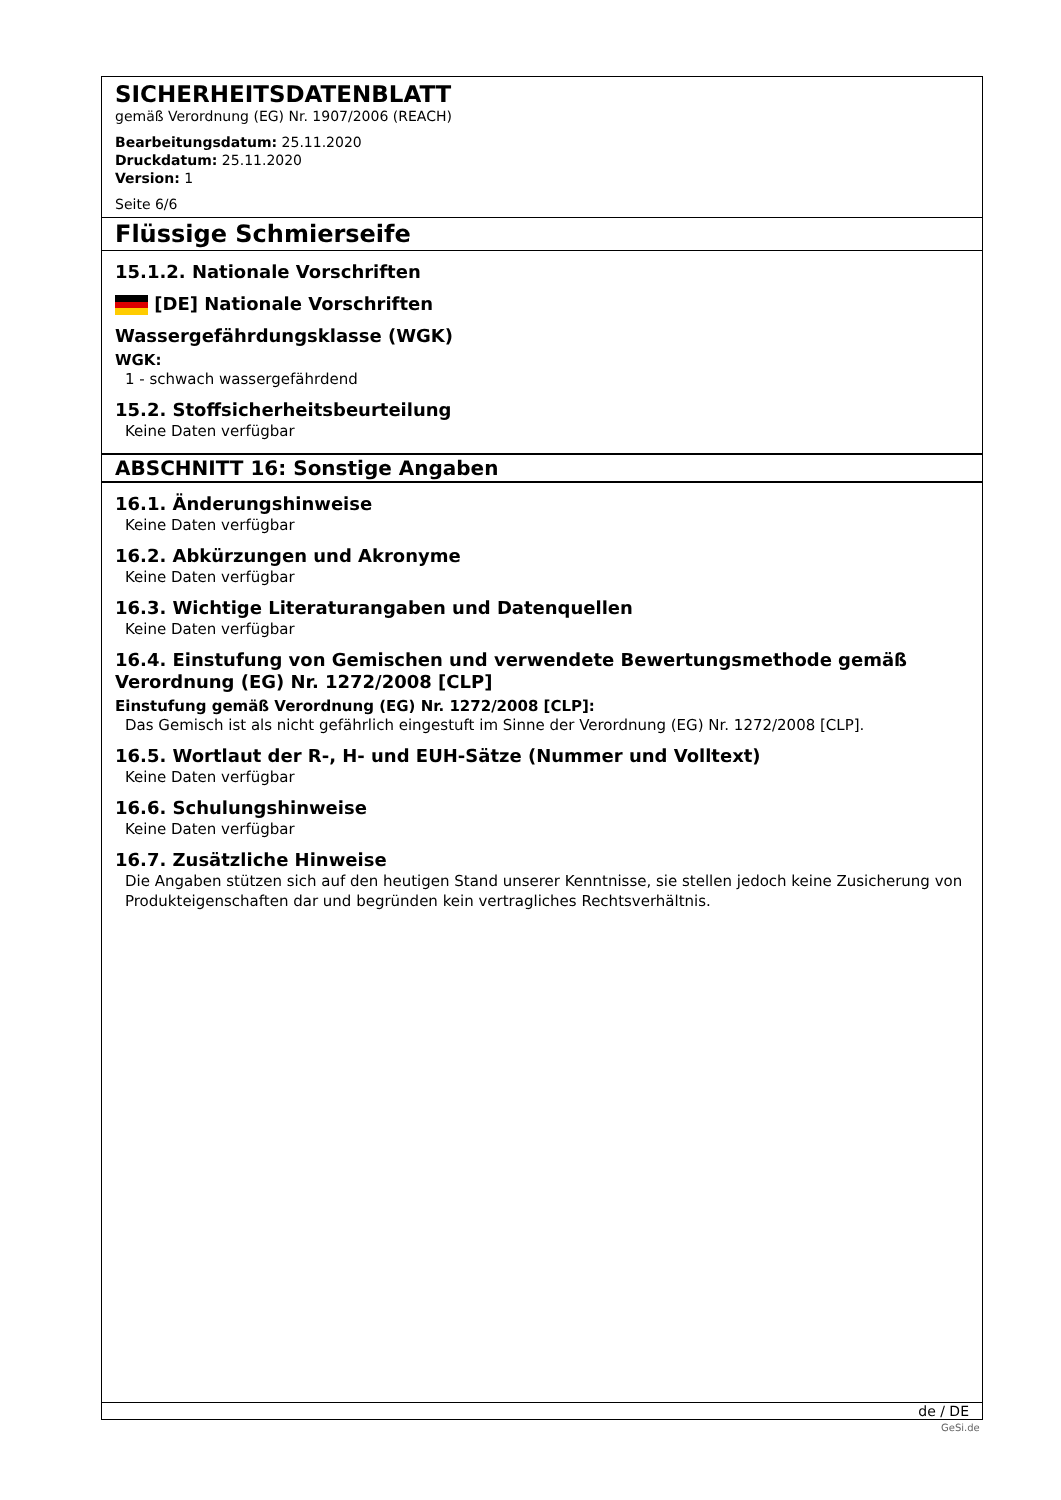SICHERHEITSDATENBLATT
gemäß Verordnung (EG) Nr. 1907/2006 (REACH)
Bearbeitungsdatum: 25.11.2020
Druckdatum: 25.11.2020
Version: 1
Seite 6/6
Flüssige Schmierseife
15.1.2. Nationale Vorschriften
[DE] Nationale Vorschriften
Wassergefährdungsklasse (WGK)
WGK:
1 - schwach wassergefährdend
15.2. Stoffsicherheitsbeurteilung
Keine Daten verfügbar
ABSCHNITT 16: Sonstige Angaben
16.1. Änderungshinweise
Keine Daten verfügbar
16.2. Abkürzungen und Akronyme
Keine Daten verfügbar
16.3. Wichtige Literaturangaben und Datenquellen
Keine Daten verfügbar
16.4. Einstufung von Gemischen und verwendete Bewertungsmethode gemäß Verordnung (EG) Nr. 1272/2008 [CLP]
Einstufung gemäß Verordnung (EG) Nr. 1272/2008 [CLP]:
Das Gemisch ist als nicht gefährlich eingestuft im Sinne der Verordnung (EG) Nr. 1272/2008 [CLP].
16.5. Wortlaut der R-, H- und EUH-Sätze (Nummer und Volltext)
Keine Daten verfügbar
16.6. Schulungshinweise
Keine Daten verfügbar
16.7. Zusätzliche Hinweise
Die Angaben stützen sich auf den heutigen Stand unserer Kenntnisse, sie stellen jedoch keine Zusicherung von Produkteigenschaften dar und begründen kein vertragliches Rechtsverhältnis.
de / DE
GeSi.de